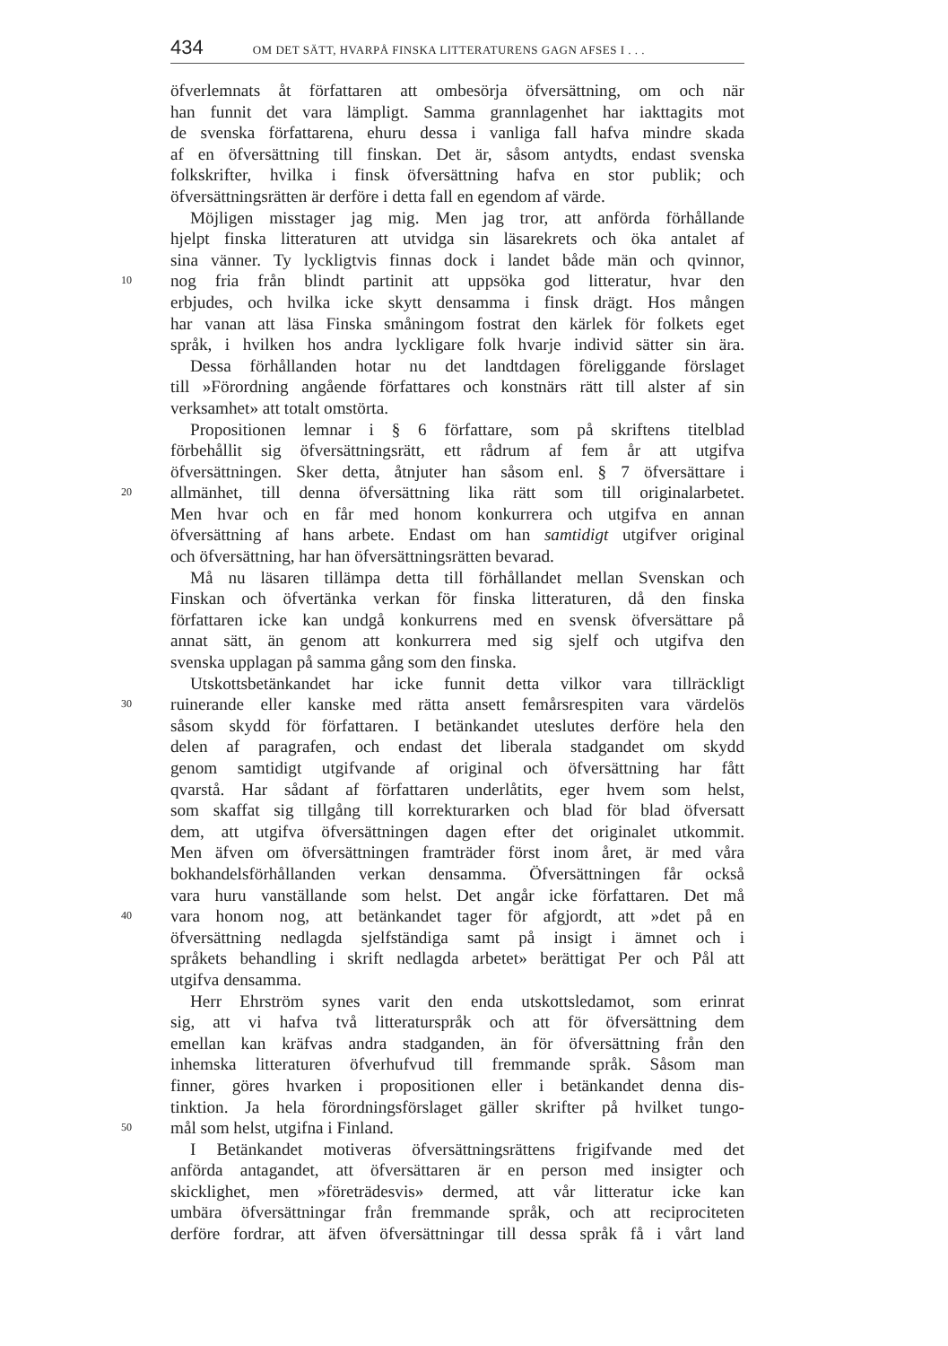434 OM DET SÄTT, HVARPÅ FINSKA LITTERATURENS GAGN AFSES I . . .
öfverlemnats åt författaren att ombesörja öfversättning, om och när
han funnit det vara lämpligt. Samma grannlagenhet har iakttagits mot
de svenska författarena, ehuru dessa i vanliga fall hafva mindre skada
af en öfversättning till finskan. Det är, såsom antydts, endast svenska
folkskrifter, hvilka i finsk öfversättning hafva en stor publik; och
öfversättningsrätten är derföre i detta fall en egendom af värde.
Möjligen misstager jag mig. Men jag tror, att anförda förhållande
hjelpt finska litteraturen att utvidga sin läsarekrets och öka antalet af
sina vänner. Ty lyckligtvis finnas dock i landet både män och qvinnor,
10 nog fria från blindt partinit att uppsöka god litteratur, hvar den
erbjudes, och hvilka icke skytt densamma i finsk drägt. Hos mången
har vanan att läsa Finska småningom fostrat den kärlek för folkets eget
språk, i hvilken hos andra lyckligare folk hvarje individ sätter sin ära.
Dessa förhållanden hotar nu det landtdagen föreliggande förslaget
till »Förordning angående författares och konstnärs rätt till alster af sin
verksamhet» att totalt omstörta.
Propositionen lemnar i § 6 författare, som på skriftens titelblad
förbehållit sig öfversättningsrätt, ett rådrum af fem år att utgifva
öfversättningen. Sker detta, åtnjuter han såsom enl. § 7 öfversättare i
20 allmänhet, till denna öfversättning lika rätt som till originalarbetet.
Men hvar och en får med honom konkurrera och utgifva en annan
öfversättning af hans arbete. Endast om han samtidigt utgifver original
och öfversättning, har han öfversättningsrätten bevarad.
Må nu läsaren tillämpa detta till förhållandet mellan Svenskan och
Finskan och öfvertänka verkan för finska litteraturen, då den finska
författaren icke kan undgå konkurrens med en svensk öfversättare på
annat sätt, än genom att konkurrera med sig sjelf och utgifva den
svenska upplagan på samma gång som den finska.
Utskottsbetänkandet har icke funnit detta vilkor vara tillräckligt
30 ruinerande eller kanske med rätta ansett femårsrespiten vara värdelös
såsom skydd för författaren. I betänkandet uteslutes derföre hela den
delen af paragrafen, och endast det liberala stadgandet om skydd
genom samtidigt utgifvande af original och öfversättning har fått
qvarstå. Har sådant af författaren underlåtits, eger hvem som helst,
som skaffat sig tillgång till korrekturarken och blad för blad öfversatt
dem, att utgifva öfversättningen dagen efter det originalet utkommit.
Men äfven om öfversättningen framträder först inom året, är med våra
bokhandelsförhållanden verkan densamma. Öfversättningen får också
vara huru vanställande som helst. Det angår icke författaren. Det må
40 vara honom nog, att betänkandet tager för afgjordt, att »det på en
öfversättning nedlagda sjelfständiga samt på insigt i ämnet och i
språkets behandling i skrift nedlagda arbetet» berättigat Per och Pål att
utgifva densamma.
Herr Ehrström synes varit den enda utskottsledamot, som erinrat
sig, att vi hafva två litteraturspråk och att för öfversättning dem
emellan kan kräfvas andra stadganden, än för öfversättning från den
inhemska litteraturen öfverhufvud till fremmande språk. Såsom man
finner, göres hvarken i propositionen eller i betänkandet denna dis-
tinktion. Ja hela förordningsförslaget gäller skrifter på hvilket tungo-
50 mål som helst, utgifna i Finland.
I Betänkandet motiveras öfversättningsrättens frigifvande med det
anförda antagandet, att öfversättaren är en person med insigter och
skicklighet, men »företrädesvis» dermed, att vår litteratur icke kan
umbära öfversättningar från fremmande språk, och att reciprociteten
derföre fordrar, att äfven öfversättningar till dessa språk få i vårt land